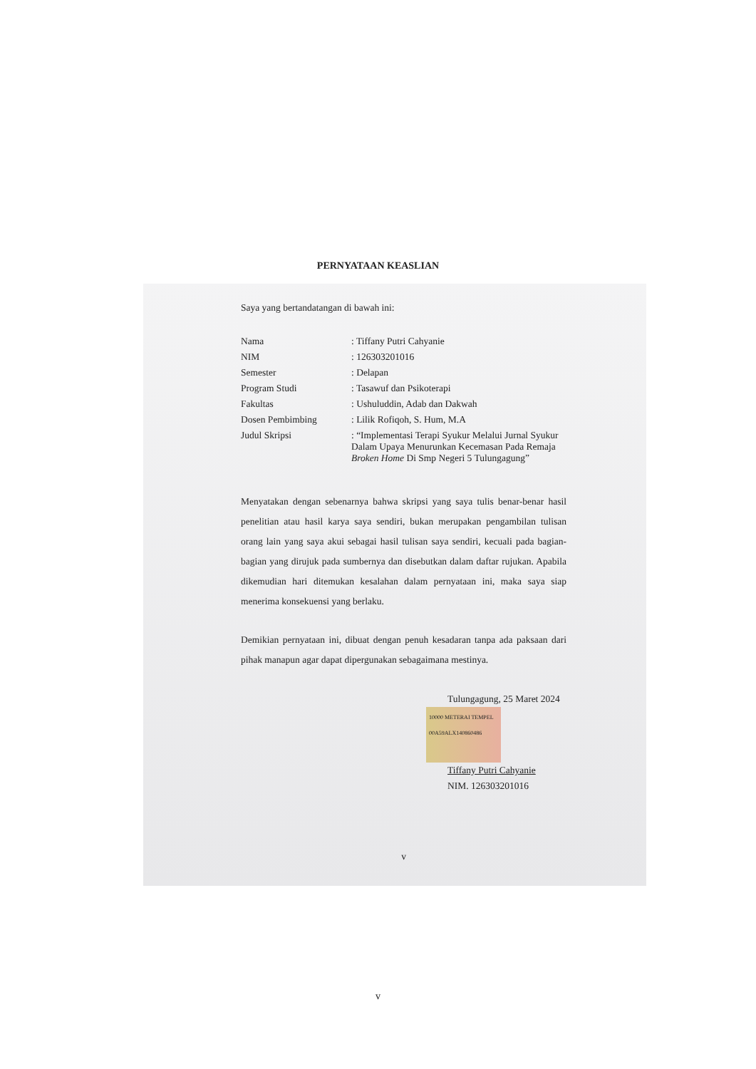PERNYATAAN KEASLIAN
Saya yang bertandatangan di bawah ini:
| Nama | : Tiffany Putri Cahyanie |
| NIM | : 126303201016 |
| Semester | : Delapan |
| Program Studi | : Tasawuf dan Psikoterapi |
| Fakultas | : Ushuluddin, Adab dan Dakwah |
| Dosen Pembimbing | : Lilik Rofiqoh, S. Hum, M.A |
| Judul Skripsi | : “Implementasi Terapi Syukur Melalui Jurnal Syukur Dalam Upaya Menurunkan Kecemasan Pada Remaja Broken Home Di Smp Negeri 5 Tulungagung” |
Menyatakan dengan sebenarnya bahwa skripsi yang saya tulis benar-benar hasil penelitian atau hasil karya saya sendiri, bukan merupakan pengambilan tulisan orang lain yang saya akui sebagai hasil tulisan saya sendiri, kecuali pada bagian-bagian yang dirujuk pada sumbernya dan disebutkan dalam daftar rujukan. Apabila dikemudian hari ditemukan kesalahan dalam pernyataan ini, maka saya siap menerima konsekuensi yang berlaku.
Demikian pernyataan ini, dibuat dengan penuh kesadaran tanpa ada paksaan dari pihak manapun agar dapat dipergunakan sebagaimana mestinya.
Tulungagung, 25 Maret 2024
10000 METERAI TEMPEL 00A59ALX140860486
Tiffany Putri Cahyanie
NIM. 126303201016
v
v